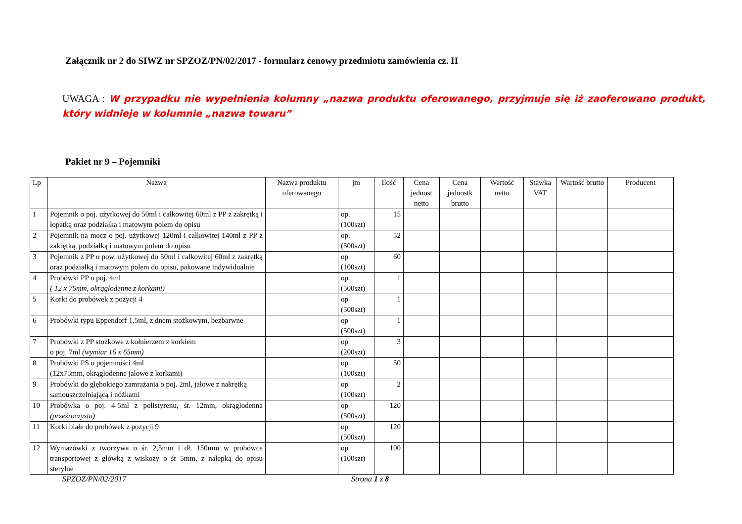Załącznik nr 2 do SIWZ nr SPZOZ/PN/02/2017 - formularz cenowy przedmiotu zamówienia cz. II
UWAGA : W przypadku nie wypełnienia kolumny „nazwa produktu oferowanego, przyjmuje się iż zaoferowano produkt, który widnieje w kolumnie „nazwa towaru”
Pakiet nr 9 – Pojemniki
| Lp | Nazwa | Nazwa produktu oferowanego | jm | Ilość | Cena jednost netto | Cena jednostk brutto | Wartość netto | Stawka VAT | Wartość brutto | Producent |
| --- | --- | --- | --- | --- | --- | --- | --- | --- | --- | --- |
| 1 | Pojemnik o poj. użytkowej do 50ml i całkowitej 60ml z PP z zakrętką i łopatką oraz podziałką i matowym polem do opisu | | op. (100szt) | 15 | | | | | | |
| 2 | Pojemnik na mocz o poj. użytkowej 120ml i całkowitej 140ml z PP z zakrętką, podziałką i matowym polem do opisu | | op. (500szt) | 52 | | | | | | |
| 3 | Pojemnik z PP o pow. użytkowej do 50ml i całkowitej 60ml z zakrętką oraz podziałką i matowym polem do opisu, pakowane indywidualnie | | op (100szt) | 60 | | | | | | |
| 4 | Probówki PP o poj. 4ml ( 12 x 75mm, okrągłodenne z korkami) | | op (500szt) | 1 | | | | | | |
| 5 | Korki do probówek z pozycji 4 | | op (500szt) | 1 | | | | | | |
| 6 | Probówki typu Eppendorf 1,5ml, z dnem stożkowym, bezbarwne | | op (500szt) | 1 | | | | | | |
| 7 | Probówki z PP stożkowe z kołnierzem z korkiem o poj. 7ml (wymiar 16 x 65mm) | | op (200szt) | 3 | | | | | | |
| 8 | Probówki PS o pojemności 4ml (12x75mm, okrągłodenne jałowe z korkami) | | op (100szt) | 50 | | | | | | |
| 9 | Probówki do głębokiego zamrażania o poj. 2ml, jałowe z nakrętką samouszczelniającą i nóżkami | | op (100szt) | 2 | | | | | | |
| 10 | Probówka o poj. 4-5ml z polistyrenu, śr. 12mm, okrągłodenna (przeźroczysta) | | op (500szt) | 120 | | | | | | |
| 11 | Korki białe do probówek z pozycji 9 | | op (500szt) | 120 | | | | | | |
| 12 | Wymazówki z tworzywa o śr. 2,5mm i dł. 150mm w probówce transportowej z główką z wiskozy o śr 5mm, z nalepką do opisu sterylne | | op (100szt) | 100 | | | | | | |
SPZOZ/PN/02/2017 Strona 1 z 8